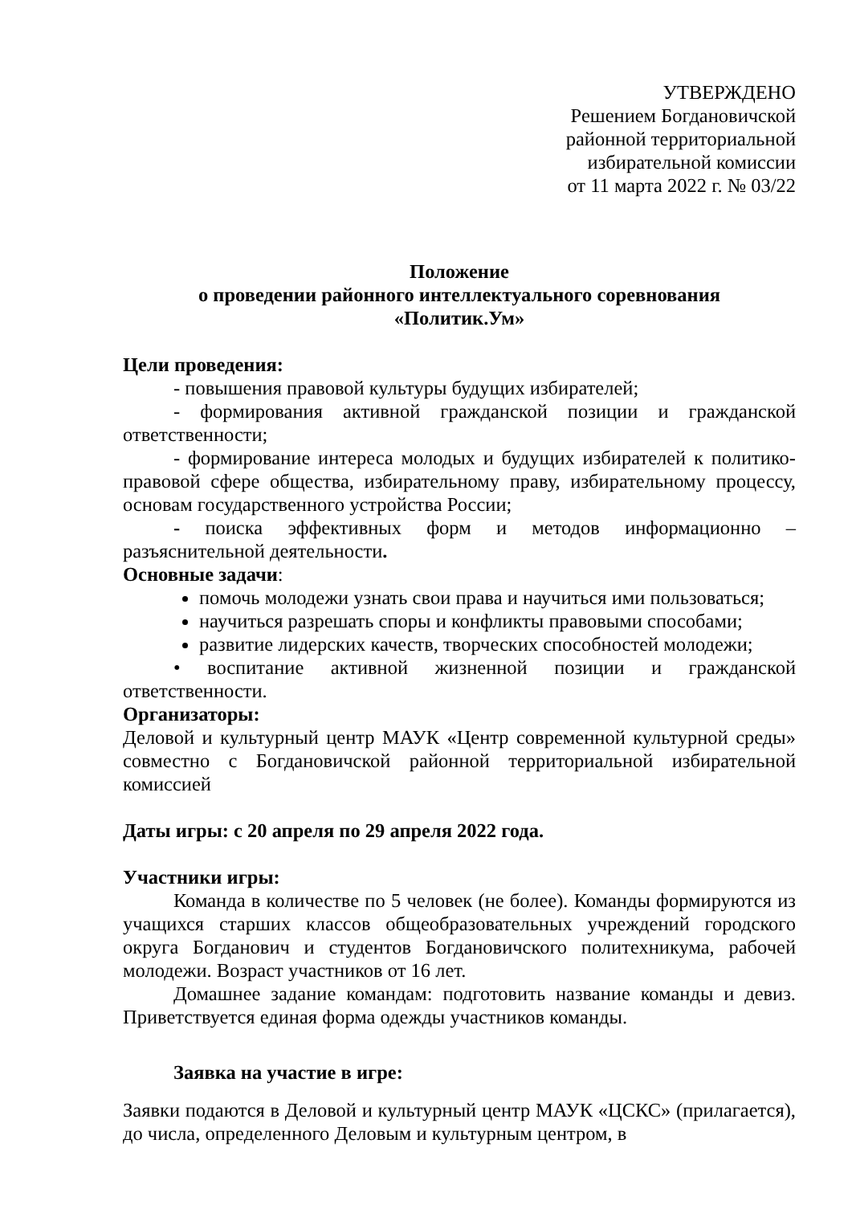УТВЕРЖДЕНО
Решением Богдановичской
районной территориальной
избирательной комиссии
от 11 марта 2022 г. № 03/22
Положение
о проведении районного интеллектуального соревнования
«Политик.Ум»
Цели проведения:
- повышения правовой культуры будущих избирателей;
- формирования активной гражданской позиции и гражданской ответственности;
- формирование интереса молодых и будущих избирателей к политико-правовой сфере общества, избирательному праву, избирательному процессу, основам государственного устройства России;
- поиска эффективных форм и методов информационно – разъяснительной деятельности.
Основные задачи:
помочь молодежи узнать свои права и научиться ими пользоваться;
научиться разрешать споры и конфликты правовыми способами;
развитие лидерских качеств, творческих способностей молодежи;
• воспитание активной жизненной позиции и гражданской ответственности.
Организаторы:
Деловой и культурный центр МАУК «Центр современной культурной среды» совместно с Богдановичской районной территориальной избирательной комиссией
Даты игры: с 20 апреля по 29 апреля 2022 года.
Участники игры:
Команда в количестве по 5 человек (не более). Команды формируются из учащихся старших классов общеобразовательных учреждений городского округа Богданович и студентов Богдановичского политехникума, рабочей молодежи. Возраст участников от 16 лет.
Домашнее задание командам: подготовить название команды и девиз. Приветствуется единая форма одежды участников команды.
Заявка на участие в игре:
Заявки подаются в Деловой и культурный центр МАУК «ЦСКС» (прилагается), до числа, определенного Деловым и культурным центром, в